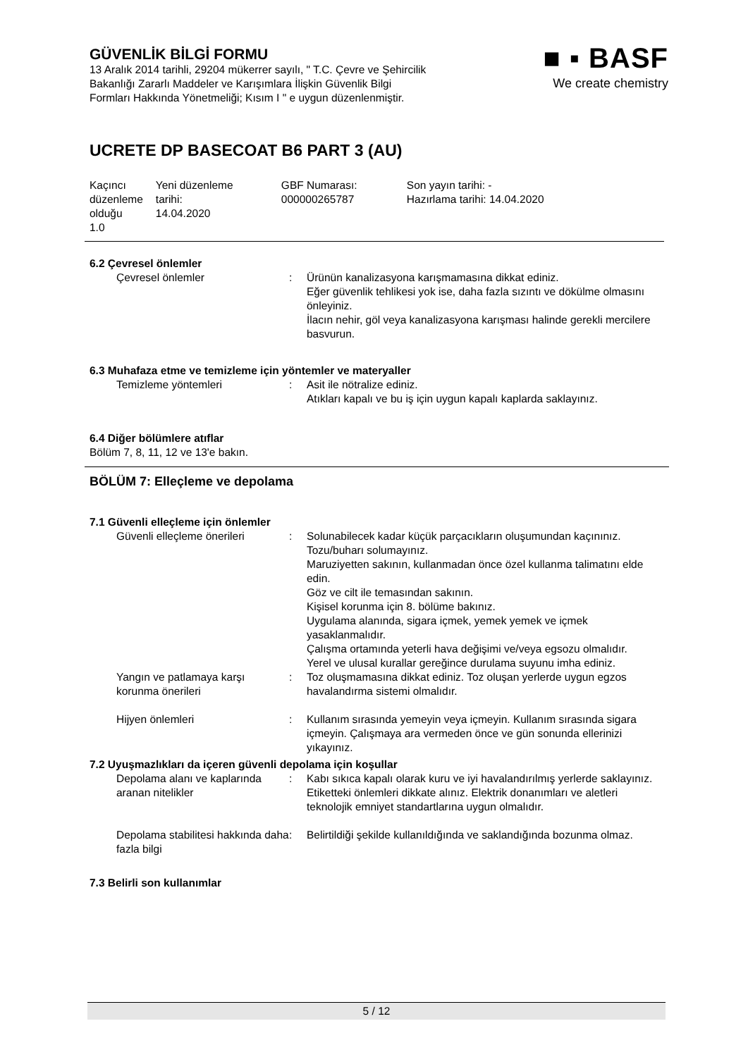GÜVENLİK BİLGİ FORMU
13 Aralık 2014 tarihli, 29204 mükerrer sayılı, " T.C. Çevre ve Şehircilik
Bakanlığı Zararlı Maddeler ve Karışımlara İlişkin Güvenlik Bilgi
Formları Hakkında Yönetmeliği; Kısım I " e uygun düzenlenmiştir.
UCRETE DP BASECOAT B6 PART 3 (AU)
■ ▪ BASF
We create chemistry
| Kaçıncı düzenleme olduğu 1.0 | Yeni düzenleme tarihi: 14.04.2020 | GBF Numarası: 000000265787 | Son yayın tarihi: - Hazırlama tarihi: 14.04.2020 |
6.2 Çevresel önlemler
| Çevresel önlemler | : | Ürünün kanalizasyona karışmamasına dikkat ediniz. Eğer güvenlik tehlikesi yok ise, daha fazla sızıntı ve dökülme olmasını önleyiniz. İlacın nehir, göl veya kanalizasyona karışması halinde gerekli mercilere basvurun. |
6.3 Muhafaza etme ve temizleme için yöntemler ve materyaller
| Temizleme yöntemleri | : | Asit ile nötralize ediniz. Atıkları kapalı ve bu iş için uygun kapalı kaplarda saklayınız. |
6.4 Diğer bölümlere atıflar
Bölüm 7, 8, 11, 12 ve 13'e bakın.
BÖLÜM 7: Elleçleme ve depolama
7.1 Güvenli elleçleme için önlemler
| Güvenli elleçleme önerileri | : | Solunabilecek kadar küçük parçacıkların oluşumundan kaçınınız. Tozu/buharı solumayınız. Maruziyetten sakının, kullanmadan önce özel kullanma talimatını elde edin. Göz ve cilt ile temasından sakının. Kişisel korunma için 8. bölüme bakınız. Uygulama alanında, sigara içmek, yemek yemek ve içmek yasaklanmalıdır. Çalışma ortamında yeterli hava değişimi ve/veya egsozu olmalıdır. Yerel ve ulusal kurallar gereğince durulama suyunu imha ediniz. |
| Yangın ve patlamaya karşı korunma önerileri | : | Toz oluşmamasına dikkat ediniz. Toz oluşan yerlerde uygun egzos havalandırma sistemi olmalıdır. |
| Hijyen önlemleri | : | Kullanım sırasında yemeyin veya içmeyin. Kullanım sırasında sigara içmeyin. Çalışmaya ara vermeden önce ve gün sonunda ellerinizi yıkayınız. |
7.2 Uyuşmazlıkları da içeren güvenli depolama için koşullar
| Depolama alanı ve kaplarında aranan nitelikler | : | Kabı sıkıca kapalı olarak kuru ve iyi havalandırılmış yerlerde saklayınız. Etiketteki önlemleri dikkate alınız. Elektrik donanımları ve aletleri teknolojik emniyet standartlarına uygun olmalıdır. |
| Depolama stabilitesi hakkında daha fazla bilgi | : | Belirtildiği şekilde kullanıldığında ve saklandığında bozunma olmaz. |
7.3 Belirli son kullanımlar
5 / 12